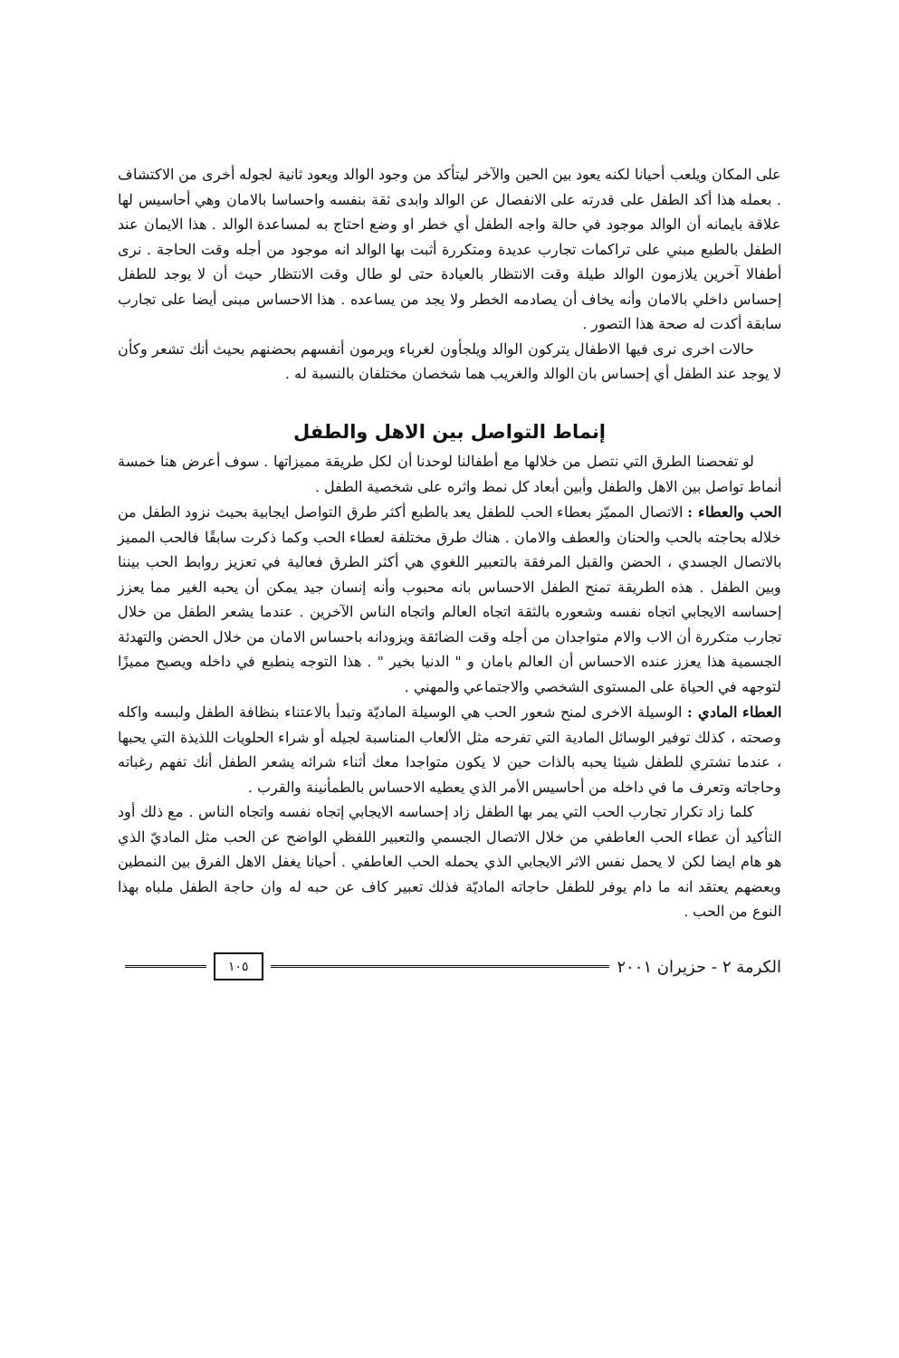على المكان ويلعب أحيانا لكنه يعود بين الحين والآخر ليتأكد من وجود الوالد ويعود ثانية لجوله أخرى من الاكتشاف . بعمله هذا أكد الطفل على قدرته على الانفصال عن الوالد وابدى ثقة بنفسه واحساسا بالامان وهي أحاسيس لها علاقة بايمانه أن الوالد موجود في حالة واجه الطفل أي خطر او وضع احتاج به لمساعدة الوالد . هذا الايمان عند الطفل بالطبع مبني على تراكمات تجارب عديدة ومتكررة أثبت بها الوالد انه موجود من أجله وقت الحاجة . نرى أطفالا آخرين يلازمون الوالد طيلة وقت الانتظار بالعيادة حتى لو طال وقت الانتظار حيث أن لا يوجد للطفل إحساس داخلي بالامان وأنه يخاف أن يصادمه الخطر ولا يجد من يساعده . هذا الاحساس مبنى أيضا على تجارب سابقة أكدت له صحة هذا التصور .
حالات اخرى نرى فيها الاطفال يتركون الوالد ويلجأون لغرباء ويرمون أنفسهم بحضنهم بحيث أنك تشعر وكأن لا يوجد عند الطفل أي إحساس بان الوالد والغريب هما شخصان مختلفان بالنسبة له .
إنماط التواصل بين الاهل والطفل
لو تفحصنا الطرق التي نتصل من خلالها مع أطفالنا لوحدنا أن لكل طريقة مميزاتها . سوف أعرض هنا خمسة أنماط تواصل بين الاهل والطفل وأبين أبعاد كل نمط واثره على شخصية الطفل .
الحب والعطاء : الاتصال المميّز بعطاء الحب للطفل يعد بالطبع أكثر طرق التواصل ايجابية بحيث نزود الطفل من خلاله بحاجته بالحب والحنان والعطف والامان . هناك طرق مختلفة لعطاء الحب وكما ذكرت سابقًا فالحب المميز بالاتصال الجسدي ، الحضن والقبل المرفقة بالتعبير اللغوي هي أكثر الطرق فعالية في تعزيز روابط الحب بيننا وبين الطفل . هذه الطريقة تمنح الطفل الاحساس بانه محبوب وأنه إنسان جيد يمكن أن يحبه الغير مما يعزز إحساسه الايجابي اتجاه نفسه وشعوره بالثقة اتجاه العالم واتجاه الناس الآخرين . عندما يشعر الطفل من خلال تجارب متكررة أن الاب والام متواجدان من أجله وقت الضائقة ويزودانه باحساس الامان من خلال الحضن والتهدئة الجسمية هذا يعزز عنده الاحساس أن العالم بامان و " الدنيا بخير " . هذا التوجه ينطبع في داخله ويصبح مميزًا لتوجهه في الحياة على المستوى الشخصي والاجتماعي والمهني .
العطاء المادي : الوسيلة الاخرى لمنح شعور الحب هي الوسيلة الماديّة وتبدأ بالاعتناء بنظافة الطفل ولبسه واكله وصحته ، كذلك توفير الوسائل المادية التي تفرحه مثل الألعاب المناسبة لجيله أو شراء الحلويات اللذيذة التي يحبها ، عندما تشتري للطفل شيئا يحبه بالذات حين لا يكون متواجدا معك أثناء شرائه يشعر الطفل أنك تفهم رغباته وحاجاته وتعرف ما في داخله من أحاسيس الأمر الذي يعطيه الاحساس بالطمأنينة والقرب .
كلما زاد تكرار تجارب الحب التي يمر بها الطفل زاد إحساسه الايجابي إتجاه نفسه واتجاه الناس . مع ذلك أود التأكيد أن عطاء الحب العاطفي من خلال الاتصال الجسمي والتعبير اللفظي الواضح عن الحب مثل الماديّ الذي هو هام ايضا لكن لا يحمل نفس الاثر الايجابي الذي يحمله الحب العاطفي . أحيانا يغفل الاهل الفرق بين النمطين وبعضهم يعتقد انه ما دام يوفر للطفل حاجاته الماديّة فذلك تعبير كاف عن حبه له وان حاجة الطفل ملباه بهذا النوع من الحب .
الكرمة ٢ - حزيران ٢٠٠١ ١٠٥